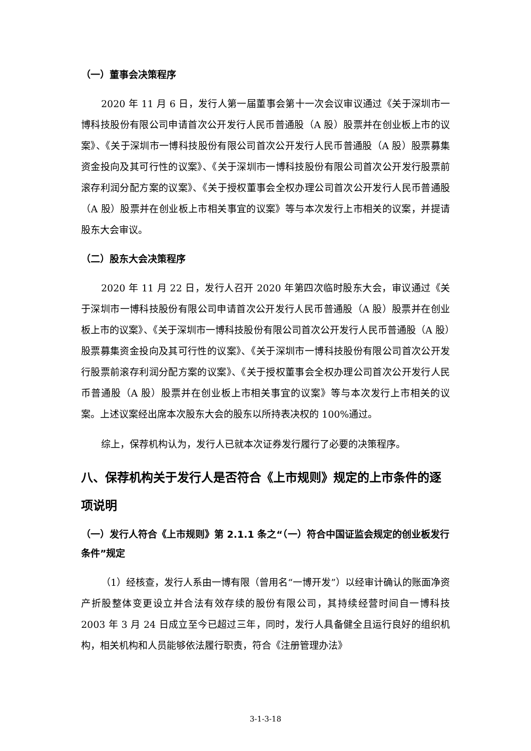（一）董事会决策程序
2020 年 11 月 6 日，发行人第一届董事会第十一次会议审议通过《关于深圳市一博科技股份有限公司申请首次公开发行人民币普通股（A 股）股票并在创业板上市的议案》、《关于深圳市一博科技股份有限公司首次公开发行人民币普通股（A 股）股票募集资金投向及其可行性的议案》、《关于深圳市一博科技股份有限公司首次公开发行股票前滚存利润分配方案的议案》、《关于授权董事会全权办理公司首次公开发行人民币普通股（A 股）股票并在创业板上市相关事宜的议案》等与本次发行上市相关的议案，并提请股东大会审议。
（二）股东大会决策程序
2020 年 11 月 22 日，发行人召开 2020 年第四次临时股东大会，审议通过《关于深圳市一博科技股份有限公司申请首次公开发行人民币普通股（A 股）股票并在创业板上市的议案》、《关于深圳市一博科技股份有限公司首次公开发行人民币普通股（A 股）股票募集资金投向及其可行性的议案》、《关于深圳市一博科技股份有限公司首次公开发行股票前滚存利润分配方案的议案》、《关于授权董事会全权办理公司首次公开发行人民币普通股（A 股）股票并在创业板上市相关事宜的议案》等与本次发行上市相关的议案。上述议案经出席本次股东大会的股东以所持表决权的 100%通过。
综上，保荐机构认为，发行人已就本次证券发行履行了必要的决策程序。
八、保荐机构关于发行人是否符合《上市规则》规定的上市条件的逐项说明
（一）发行人符合《上市规则》第 2.1.1 条之“（一）符合中国证监会规定的创业板发行条件”规定
（1）经核查，发行人系由一博有限（曾用名“一博开发”）以经审计确认的账面净资产折股整体变更设立并合法有效存续的股份有限公司，其持续经营时间自一博科技 2003 年 3 月 24 日成立至今已超过三年，同时，发行人具备健全且运行良好的组织机构，相关机构和人员能够依法履行职责，符合《注册管理办法》
3-1-3-18